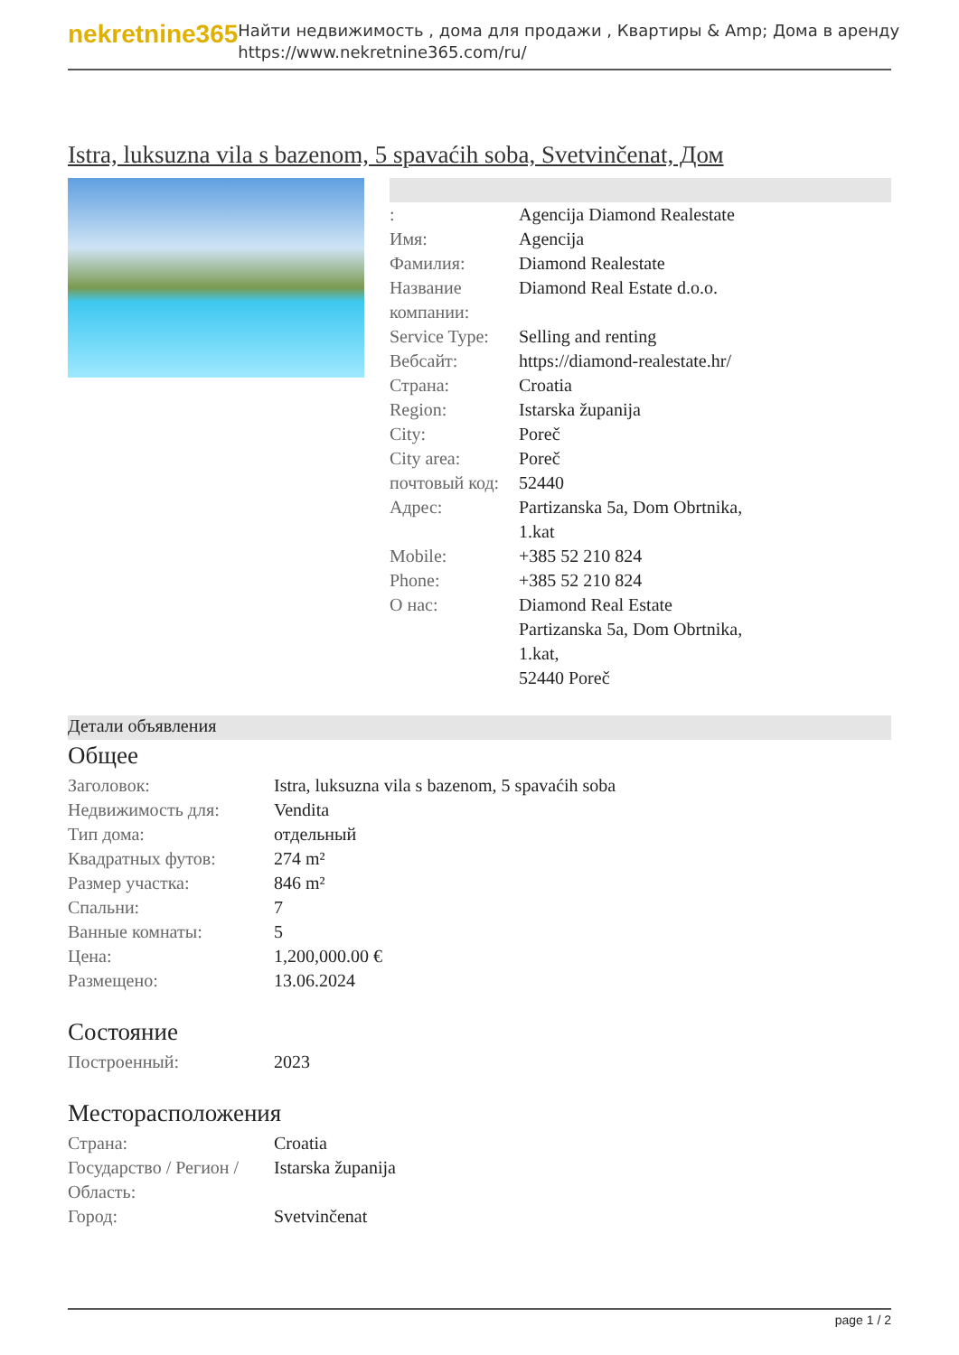nekretnine365
Найти недвижимость , дома для продажи , Квартиры & Amp; Дома в аренду
https://www.nekretnine365.com/ru/
Istra, luksuzna vila s bazenom, 5 spavaćih soba, Svetvinčenat, Дом
| : | Agencija Diamond Realestate |
| Имя: | Agencija |
| Фамилия: | Diamond Realestate |
| Название компании: | Diamond Real Estate d.o.o. |
| Service Type: | Selling and renting |
| Вебсайт: | https://diamond-realestate.hr/ |
| Страна: | Croatia |
| Region: | Istarska županija |
| City: | Poreč |
| City area: | Poreč |
| почтовый код: | 52440 |
| Адрес: | Partizanska 5a, Dom Obrtnika, 1.kat |
| Mobile: | +385 52 210 824 |
| Phone: | +385 52 210 824 |
| О нас: | Diamond Real Estate Partizanska 5a, Dom Obrtnika, 1.kat, 52440 Poreč |
Детали объявления
Общее
| Заголовок: | Istra, luksuzna vila s bazenom, 5 spavaćih soba |
| Недвижимость для: | Vendita |
| Тип дома: | отдельный |
| Квадратных футов: | 274 m² |
| Размер участка: | 846 m² |
| Спальни: | 7 |
| Ванные комнаты: | 5 |
| Цена: | 1,200,000.00 € |
| Размещено: | 13.06.2024 |
Состояние
| Построенный: | 2023 |
Месторасположения
| Страна: | Croatia |
| Государство / Регион / Область: | Istarska županija |
| Город: | Svetvinčenat |
page 1 / 2